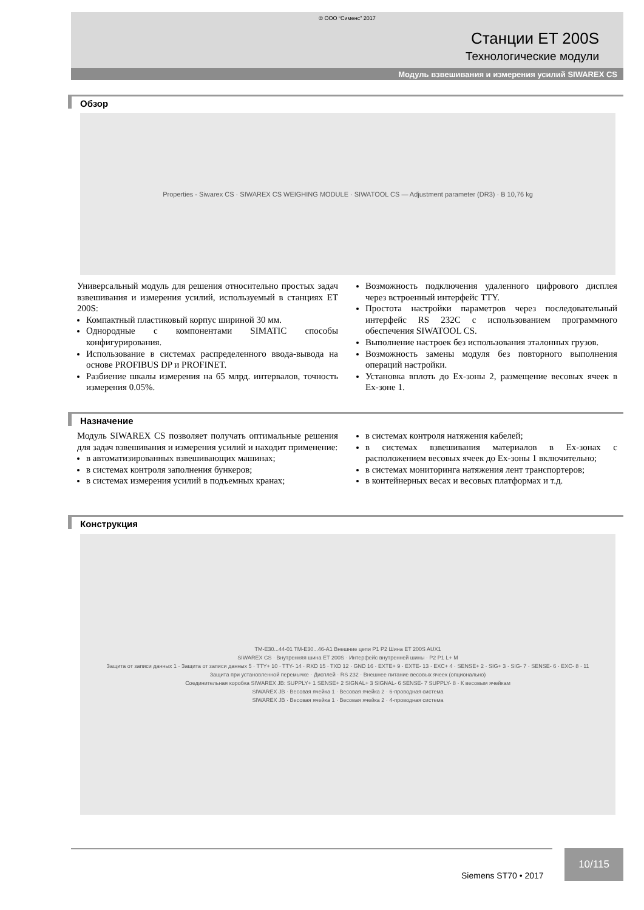© ООО “Сименс” 2017
Станции ET 200S
Технологические модули
Модуль взвешивания и измерения усилий SIWAREX CS
Обзор
Properties - Siwarex CS · SIWAREX CS WEIGHING MODULE · SIWATOOL CS — Adjustment parameter (DR3) · B 10,76 kg
Универсальный модуль для решения относительно простых задач взвешивания и измерения усилий, используемый в станциях ET 200S:
Компактный пластиковый корпус шириной 30 мм.
Однородные с компонентами SIMATIC способы конфигурирования.
Использование в системах распределенного ввода-вывода на основе PROFIBUS DP и PROFINET.
Разбиение шкалы измерения на 65 млрд. интервалов, точность измерения 0.05%.
Возможность подключения удаленного цифрового дисплея через встроенный интерфейс TTY.
Простота настройки параметров через последовательный интерфейс RS 232C с использованием программного обеспечения SIWATOOL CS.
Выполнение настроек без использования эталонных грузов.
Возможность замены модуля без повторного выполнения операций настройки.
Установка вплоть до Ex-зоны 2, размещение весовых ячеек в Ex-зоне 1.
Назначение
Модуль SIWAREX CS позволяет получать оптимальные решения для задач взвешивания и измерения усилий и находит применение:
в автоматизированных взвешивающих машинах;
в системах контроля заполнения бункеров;
в системах измерения усилий в подъемных кранах;
в системах контроля натяжения кабелей;
в системах взвешивания материалов в Ex-зонах с расположением весовых ячеек до Ex-зоны 1 включительно;
в системах мониторинга натяжения лент транспортеров;
в контейнерных весах и весовых платформах и т.д.
Конструкция
TM-E30...44-01 TM-E30...46-A1 Внешние цепи P1 P2 Шина ET 200S AUX1
SIWAREX CS · Внутренняя шина ET 200S · Интерфейс внутренней шины · P2 P1 L+ M
Защита от записи данных 1 · Защита от записи данных 5 · TTY+ 10 · TTY- 14 · RXD 15 · TXD 12 · GND 16 · EXTE+ 9 · EXTE- 13 · EXC+ 4 · SENSE+ 2 · SIG+ 3 · SIG- 7 · SENSE- 6 · EXC- 8 · 11
Защита при установленной перемычке · Дисплей · RS 232 · Внешнее питание весовых ячеек (опционально)
Соединительная коробка SIWAREX JB: SUPPLY+ 1 SENSE+ 2 SIGNAL+ 3 SIGNAL- 6 SENSE- 7 SUPPLY- 8 · К весовым ячейкам
SIWAREX JB · Весовая ячейка 1 · Весовая ячейка 2 · 6-проводная система
SIWAREX JB · Весовая ячейка 1 · Весовая ячейка 2 · 4-проводная система
Siemens ST70 • 2017
10/115